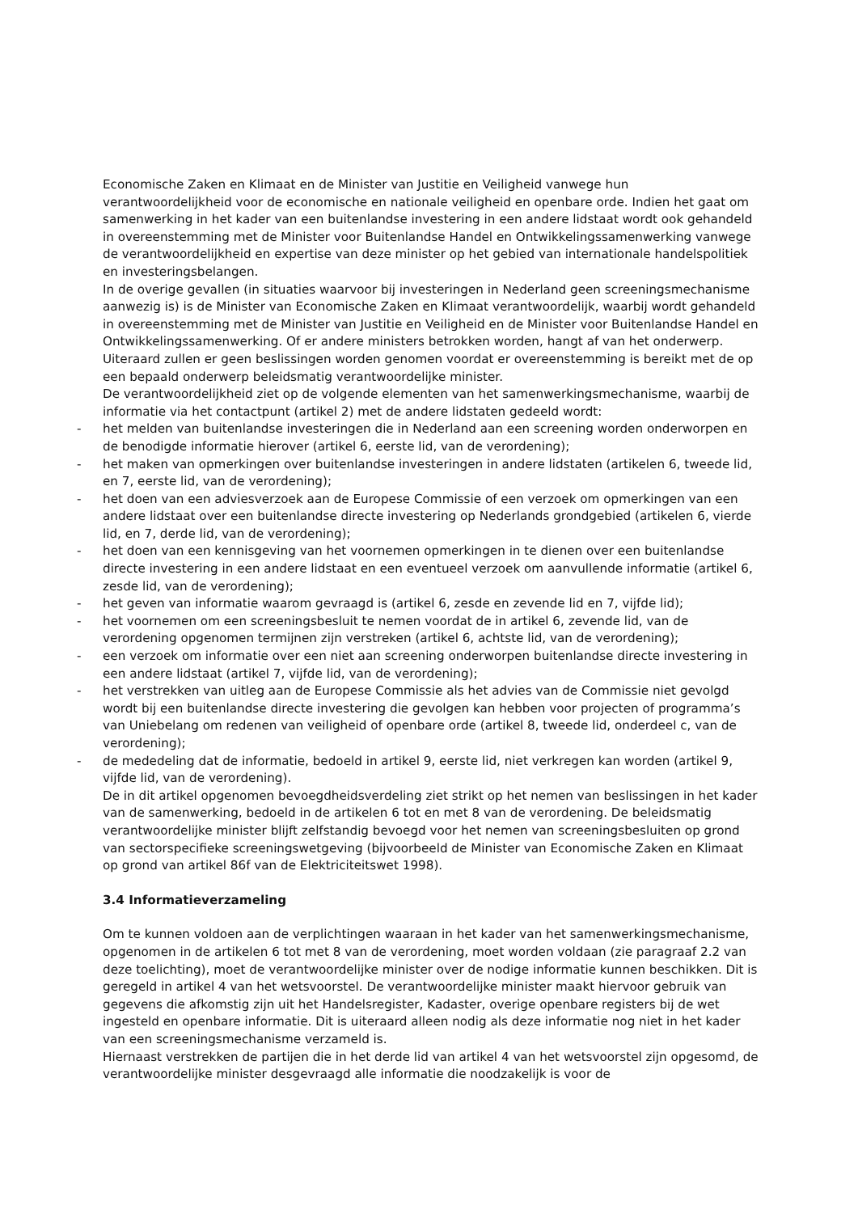Economische Zaken en Klimaat en de Minister van Justitie en Veiligheid vanwege hun verantwoordelijkheid voor de economische en nationale veiligheid en openbare orde. Indien het gaat om samenwerking in het kader van een buitenlandse investering in een andere lidstaat wordt ook gehandeld in overeenstemming met de Minister voor Buitenlandse Handel en Ontwikkelingssamenwerking vanwege de verantwoordelijkheid en expertise van deze minister op het gebied van internationale handelspolitiek en investeringsbelangen.
In de overige gevallen (in situaties waarvoor bij investeringen in Nederland geen screeningsmechanisme aanwezig is) is de Minister van Economische Zaken en Klimaat verantwoordelijk, waarbij wordt gehandeld in overeenstemming met de Minister van Justitie en Veiligheid en de Minister voor Buitenlandse Handel en Ontwikkelingssamenwerking. Of er andere ministers betrokken worden, hangt af van het onderwerp. Uiteraard zullen er geen beslissingen worden genomen voordat er overeenstemming is bereikt met de op een bepaald onderwerp beleidsmatig verantwoordelijke minister.
De verantwoordelijkheid ziet op de volgende elementen van het samenwerkingsmechanisme, waarbij de informatie via het contactpunt (artikel 2) met de andere lidstaten gedeeld wordt:
- het melden van buitenlandse investeringen die in Nederland aan een screening worden onderworpen en de benodigde informatie hierover (artikel 6, eerste lid, van de verordening);
- het maken van opmerkingen over buitenlandse investeringen in andere lidstaten (artikelen 6, tweede lid, en 7, eerste lid, van de verordening);
- het doen van een adviesverzoek aan de Europese Commissie of een verzoek om opmerkingen van een andere lidstaat over een buitenlandse directe investering op Nederlands grondgebied (artikelen 6, vierde lid, en 7, derde lid, van de verordening);
- het doen van een kennisgeving van het voornemen opmerkingen in te dienen over een buitenlandse directe investering in een andere lidstaat en een eventueel verzoek om aanvullende informatie (artikel 6, zesde lid, van de verordening);
- het geven van informatie waarom gevraagd is (artikel 6, zesde en zevende lid en 7, vijfde lid);
- het voornemen om een screeningsbesluit te nemen voordat de in artikel 6, zevende lid, van de verordening opgenomen termijnen zijn verstreken (artikel 6, achtste lid, van de verordening);
- een verzoek om informatie over een niet aan screening onderworpen buitenlandse directe investering in een andere lidstaat (artikel 7, vijfde lid, van de verordening);
- het verstrekken van uitleg aan de Europese Commissie als het advies van de Commissie niet gevolgd wordt bij een buitenlandse directe investering die gevolgen kan hebben voor projecten of programma’s van Uniebelang om redenen van veiligheid of openbare orde (artikel 8, tweede lid, onderdeel c, van de verordening);
- de mededeling dat de informatie, bedoeld in artikel 9, eerste lid, niet verkregen kan worden (artikel 9, vijfde lid, van de verordening).
De in dit artikel opgenomen bevoegdheidsverdeling ziet strikt op het nemen van beslissingen in het kader van de samenwerking, bedoeld in de artikelen 6 tot en met 8 van de verordening. De beleidsmatig verantwoordelijke minister blijft zelfstandig bevoegd voor het nemen van screeningsbesluiten op grond van sectorspecifieke screeningswetgeving (bijvoorbeeld de Minister van Economische Zaken en Klimaat op grond van artikel 86f van de Elektriciteitswet 1998).
3.4 Informatieverzameling
Om te kunnen voldoen aan de verplichtingen waaraan in het kader van het samenwerkingsmechanisme, opgenomen in de artikelen 6 tot met 8 van de verordening, moet worden voldaan (zie paragraaf 2.2 van deze toelichting), moet de verantwoordelijke minister over de nodige informatie kunnen beschikken. Dit is geregeld in artikel 4 van het wetsvoorstel. De verantwoordelijke minister maakt hiervoor gebruik van gegevens die afkomstig zijn uit het Handelsregister, Kadaster, overige openbare registers bij de wet ingesteld en openbare informatie. Dit is uiteraard alleen nodig als deze informatie nog niet in het kader van een screeningsmechanisme verzameld is.
Hiernaast verstrekken de partijen die in het derde lid van artikel 4 van het wetsvoorstel zijn opgesomd, de verantwoordelijke minister desgevraagd alle informatie die noodzakelijk is voor de